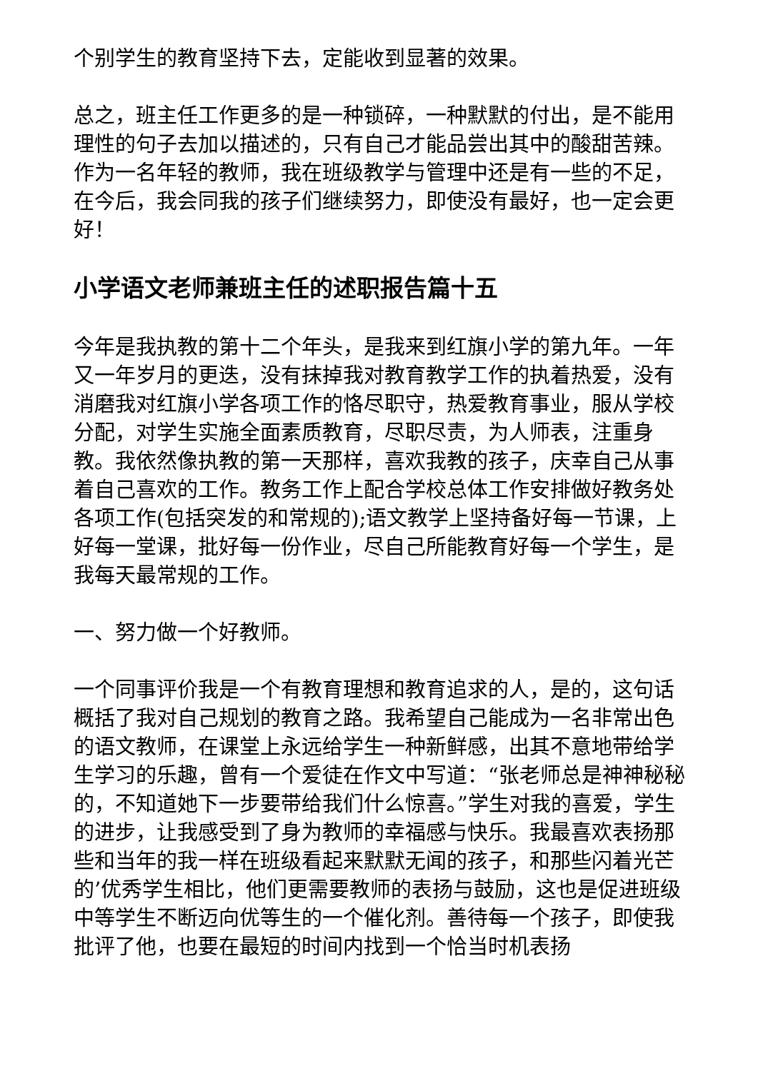个别学生的教育坚持下去，定能收到显著的效果。
总之，班主任工作更多的是一种锁碎，一种默默的付出，是不能用理性的句子去加以描述的，只有自己才能品尝出其中的酸甜苦辣。作为一名年轻的教师，我在班级教学与管理中还是有一些的不足，在今后，我会同我的孩子们继续努力，即使没有最好，也一定会更好！
小学语文老师兼班主任的述职报告篇十五
今年是我执教的第十二个年头，是我来到红旗小学的第九年。一年又一年岁月的更迭，没有抹掉我对教育教学工作的执着热爱，没有消磨我对红旗小学各项工作的恪尽职守，热爱教育事业，服从学校分配，对学生实施全面素质教育，尽职尽责，为人师表，注重身教。我依然像执教的第一天那样，喜欢我教的孩子，庆幸自己从事着自己喜欢的工作。教务工作上配合学校总体工作安排做好教务处各项工作(包括突发的和常规的);语文教学上坚持备好每一节课，上好每一堂课，批好每一份作业，尽自己所能教育好每一个学生，是我每天最常规的工作。
一、努力做一个好教师。
一个同事评价我是一个有教育理想和教育追求的人，是的，这句话概括了我对自己规划的教育之路。我希望自己能成为一名非常出色的语文教师，在课堂上永远给学生一种新鲜感，出其不意地带给学生学习的乐趣，曾有一个爱徒在作文中写道：“张老师总是神神秘秘的，不知道她下一步要带给我们什么惊喜。”学生对我的喜爱，学生的进步，让我感受到了身为教师的幸福感与快乐。我最喜欢表扬那些和当年的我一样在班级看起来默默无闻的孩子，和那些闪着光芒的’优秀学生相比，他们更需要教师的表扬与鼓励，这也是促进班级中等学生不断迈向优等生的一个催化剂。善待每一个孩子，即使我批评了他，也要在最短的时间内找到一个恰当时机表扬